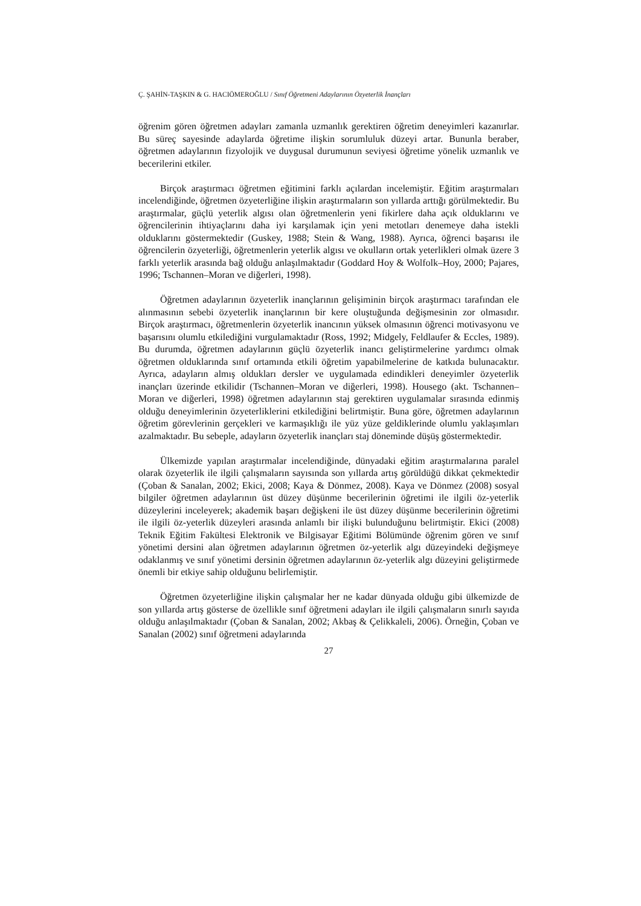Ç. ŞAHİN-TAŞKIN & G. HACIÖMEROĞLU / Sınıf Öğretmeni Adaylarının Özyeterlik İnançları
öğrenim gören öğretmen adayları zamanla uzmanlık gerektiren öğretim deneyimleri kazanırlar. Bu süreç sayesinde adaylarda öğretime ilişkin sorumluluk düzeyi artar. Bununla beraber, öğretmen adaylarının fizyolojik ve duygusal durumunun seviyesi öğretime yönelik uzmanlık ve becerilerini etkiler.
Birçok araştırmacı öğretmen eğitimini farklı açılardan incelemiştir. Eğitim araştırmaları incelendiğinde, öğretmen özyeterliğine ilişkin araştırmaların son yıllarda arttığı görülmektedir. Bu araştırmalar, güçlü yeterlik algısı olan öğretmenlerin yeni fikirlere daha açık olduklarını ve öğrencilerinin ihtiyaçlarını daha iyi karşılamak için yeni metotları denemeye daha istekli olduklarını göstermektedir (Guskey, 1988; Stein & Wang, 1988). Ayrıca, öğrenci başarısı ile öğrencilerin özyeterliği, öğretmenlerin yeterlik algısı ve okulların ortak yeterlikleri olmak üzere 3 farklı yeterlik arasında bağ olduğu anlaşılmaktadır (Goddard Hoy & Wolfolk–Hoy, 2000; Pajares, 1996; Tschannen–Moran ve diğerleri, 1998).
Öğretmen adaylarının özyeterlik inançlarının gelişiminin birçok araştırmacı tarafından ele alınmasının sebebi özyeterlik inançlarının bir kere oluştuğunda değişmesinin zor olmasıdır. Birçok araştırmacı, öğretmenlerin özyeterlik inancının yüksek olmasının öğrenci motivasyonu ve başarısını olumlu etkilediğini vurgulamaktadır (Ross, 1992; Midgely, Feldlaufer & Eccles, 1989). Bu durumda, öğretmen adaylarının güçlü özyeterlik inancı geliştirmelerine yardımcı olmak öğretmen olduklarında sınıf ortamında etkili öğretim yapabilmelerine de katkıda bulunacaktır. Ayrıca, adayların almış oldukları dersler ve uygulamada edindikleri deneyimler özyeterlik inançları üzerinde etkilidir (Tschannen–Moran ve diğerleri, 1998). Housego (akt. Tschannen–Moran ve diğerleri, 1998) öğretmen adaylarının staj gerektiren uygulamalar sırasında edinmiş olduğu deneyimlerinin özyeterliklerini etkilediğini belirtmiştir. Buna göre, öğretmen adaylarının öğretim görevlerinin gerçekleri ve karmaşıklığı ile yüz yüze geldiklerinde olumlu yaklaşımları azalmaktadır. Bu sebeple, adayların özyeterlik inançları staj döneminde düşüş göstermektedir.
Ülkemizde yapılan araştırmalar incelendiğinde, dünyadaki eğitim araştırmalarına paralel olarak özyeterlik ile ilgili çalışmaların sayısında son yıllarda artış görüldüğü dikkat çekmektedir (Çoban & Sanalan, 2002; Ekici, 2008; Kaya & Dönmez, 2008). Kaya ve Dönmez (2008) sosyal bilgiler öğretmen adaylarının üst düzey düşünme becerilerinin öğretimi ile ilgili öz-yeterlik düzeylerini inceleyerek; akademik başarı değişkeni ile üst düzey düşünme becerilerinin öğretimi ile ilgili öz-yeterlik düzeyleri arasında anlamlı bir ilişki bulunduğunu belirtmiştir. Ekici (2008) Teknik Eğitim Fakültesi Elektronik ve Bilgisayar Eğitimi Bölümünde öğrenim gören ve sınıf yönetimi dersini alan öğretmen adaylarının öğretmen öz-yeterlik algı düzeyindeki değişmeye odaklanmış ve sınıf yönetimi dersinin öğretmen adaylarının öz-yeterlik algı düzeyini geliştirmede önemli bir etkiye sahip olduğunu belirlemiştir.
Öğretmen özyeterliğine ilişkin çalışmalar her ne kadar dünyada olduğu gibi ülkemizde de son yıllarda artış gösterse de özellikle sınıf öğretmeni adayları ile ilgili çalışmaların sınırlı sayıda olduğu anlaşılmaktadır (Çoban & Sanalan, 2002; Akbaş & Çelikkaleli, 2006). Örneğin, Çoban ve Sanalan (2002) sınıf öğretmeni adaylarında
27